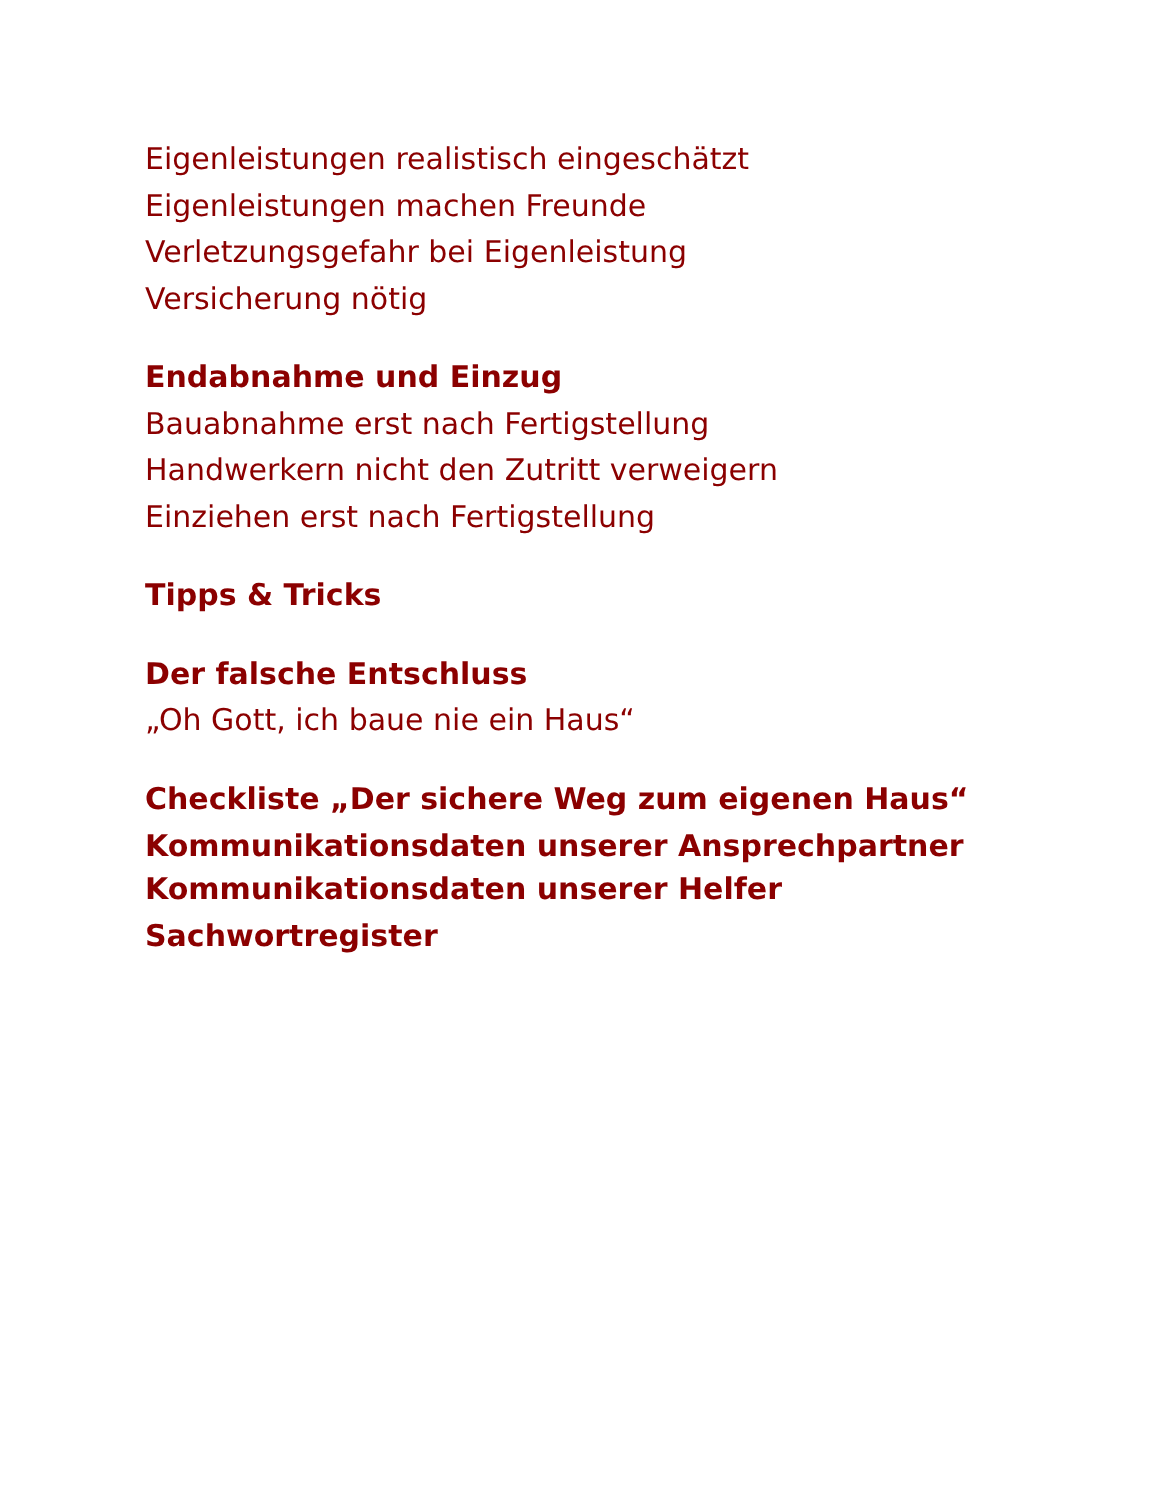Eigenleistungen realistisch eingeschätzt
Eigenleistungen machen Freunde
Verletzungsgefahr bei Eigenleistung
Versicherung nötig
Endabnahme und Einzug
Bauabnahme erst nach Fertigstellung
Handwerkern nicht den Zutritt verweigern
Einziehen erst nach Fertigstellung
Tipps & Tricks
Der falsche Entschluss
„Oh Gott, ich baue nie ein Haus“
Checkliste „Der sichere Weg zum eigenen Haus“
Kommunikationsdaten unserer Ansprechpartner
Kommunikationsdaten unserer Helfer
Sachwortregister